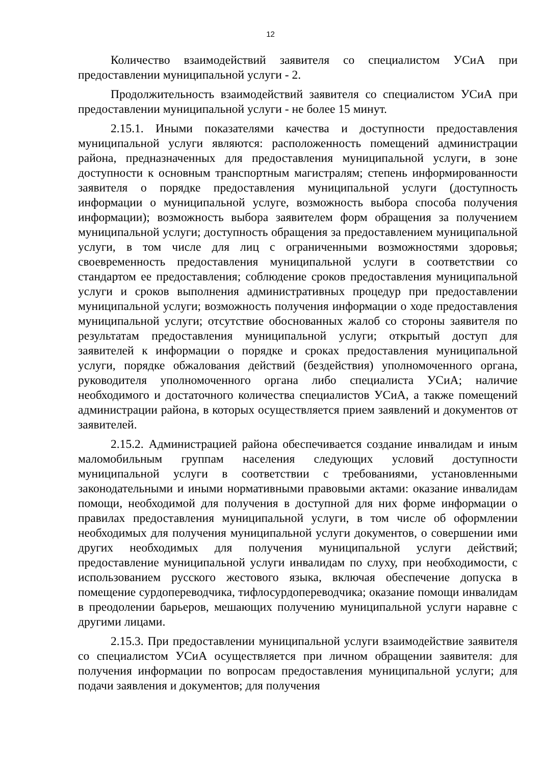12
Количество взаимодействий заявителя со специалистом УСиА при предоставлении муниципальной услуги - 2.
Продолжительность взаимодействий заявителя со специалистом УСиА при предоставлении муниципальной услуги - не более 15 минут.
2.15.1. Иными показателями качества и доступности предоставления муниципальной услуги являются: расположенность помещений администрации района, предназначенных для предоставления муниципальной услуги, в зоне доступности к основным транспортным магистралям; степень информированности заявителя о порядке предоставления муниципальной услуги (доступность информации о муниципальной услуге, возможность выбора способа получения информации); возможность выбора заявителем форм обращения за получением муниципальной услуги; доступность обращения за предоставлением муниципальной услуги, в том числе для лиц с ограниченными возможностями здоровья; своевременность предоставления муниципальной услуги в соответствии со стандартом ее предоставления; соблюдение сроков предоставления муниципальной услуги и сроков выполнения административных процедур при предоставлении муниципальной услуги; возможность получения информации о ходе предоставления муниципальной услуги; отсутствие обоснованных жалоб со стороны заявителя по результатам предоставления муниципальной услуги; открытый доступ для заявителей к информации о порядке и сроках предоставления муниципальной услуги, порядке обжалования действий (бездействия) уполномоченного органа, руководителя уполномоченного органа либо специалиста УСиА; наличие необходимого и достаточного количества специалистов УСиА, а также помещений администрации района, в которых осуществляется прием заявлений и документов от заявителей.
2.15.2. Администрацией района обеспечивается создание инвалидам и иным маломобильным группам населения следующих условий доступности муниципальной услуги в соответствии с требованиями, установленными законодательными и иными нормативными правовыми актами: оказание инвалидам помощи, необходимой для получения в доступной для них форме информации о правилах предоставления муниципальной услуги, в том числе об оформлении необходимых для получения муниципальной услуги документов, о совершении ими других необходимых для получения муниципальной услуги действий; предоставление муниципальной услуги инвалидам по слуху, при необходимости, с использованием русского жестового языка, включая обеспечение допуска в помещение сурдопереводчика, тифлосурдопереводчика; оказание помощи инвалидам в преодолении барьеров, мешающих получению муниципальной услуги наравне с другими лицами.
2.15.3. При предоставлении муниципальной услуги взаимодействие заявителя со специалистом УСиА осуществляется при личном обращении заявителя: для получения информации по вопросам предоставления муниципальной услуги; для подачи заявления и документов; для получения